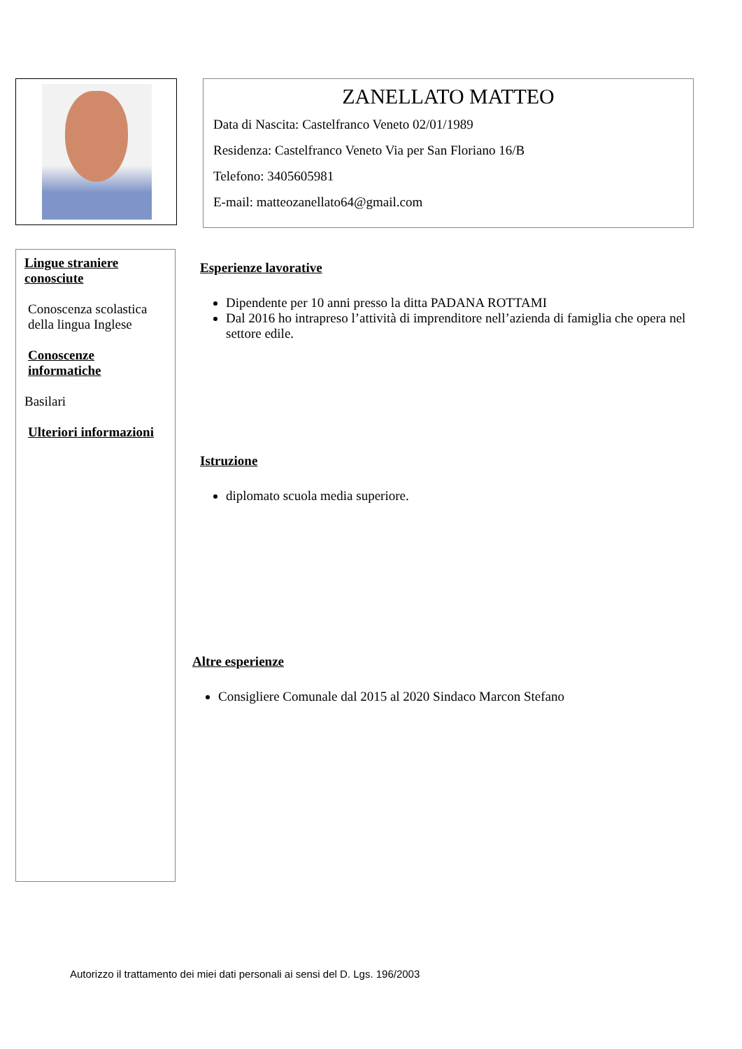ZANELLATO MATTEO
Data di Nascita: Castelfranco Veneto 02/01/1989
Residenza: Castelfranco Veneto Via per San Floriano 16/B
Telefono: 3405605981
E-mail: matteozanellato64@gmail.com
Lingue straniere conosciute
Conoscenza scolastica della lingua Inglese
Conoscenze informatiche
Basilari
Ulteriori informazioni
Esperienze lavorative
Dipendente per 10 anni presso la ditta PADANA ROTTAMI
Dal 2016 ho intrapreso l’attività di imprenditore nell’azienda di famiglia che opera nel settore edile.
Istruzione
diplomato scuola media superiore.
Altre esperienze
Consigliere Comunale dal 2015 al 2020 Sindaco Marcon Stefano
Autorizzo il trattamento dei miei dati personali ai sensi del D. Lgs. 196/2003